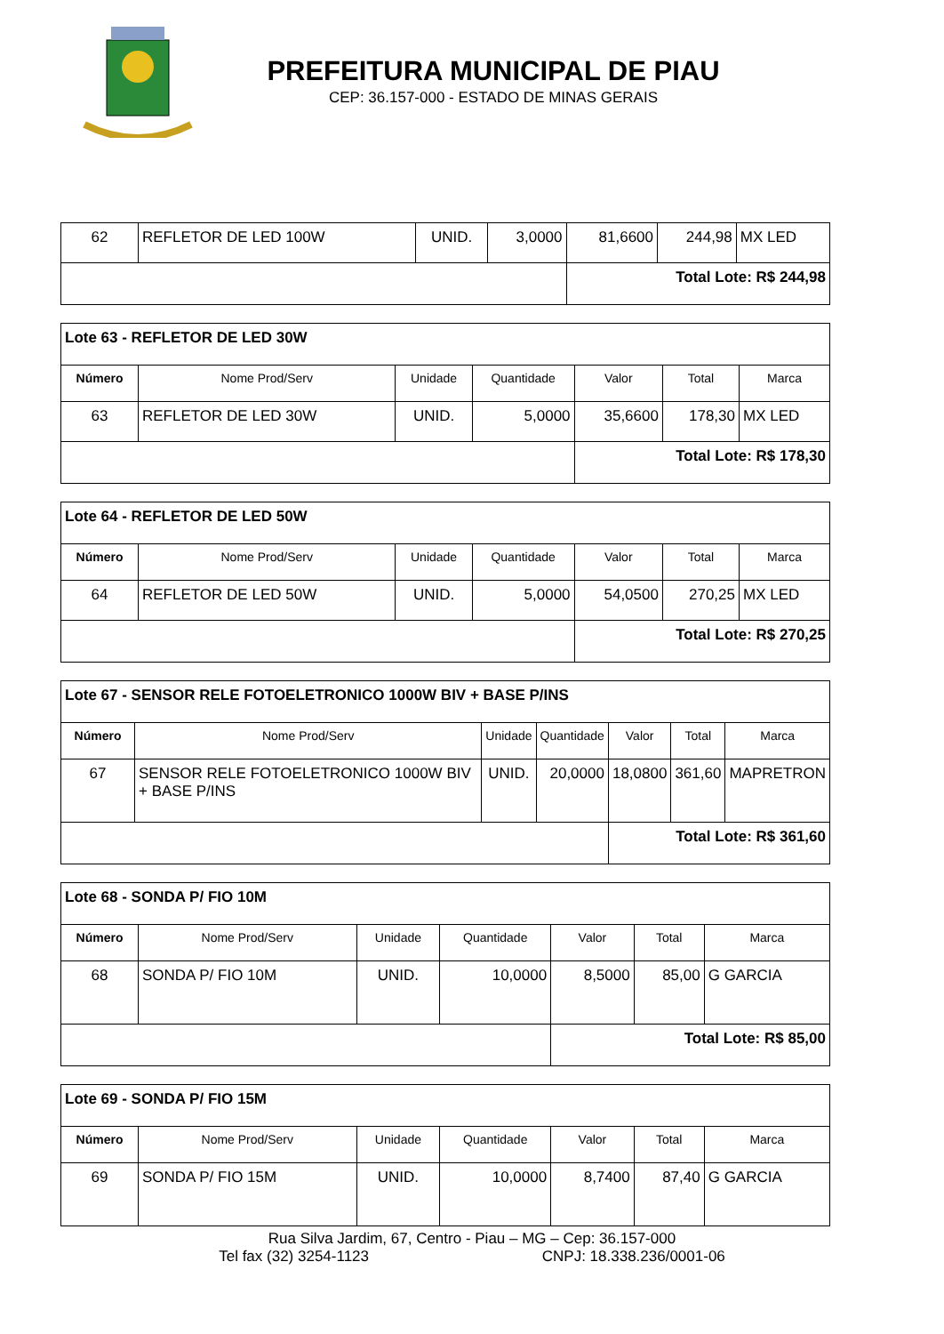PREFEITURA MUNICIPAL DE PIAU
CEP: 36.157-000 - ESTADO DE MINAS GERAIS
| 62 | REFLETOR DE LED 100W | UNID. | 3,0000 | 81,6600 | 244,98 | MX LED |
| | | | | Total Lote: R$ 244,98 | | |
| Lote 63 - REFLETOR DE LED 30W | | | | | | |
| Número | Nome Prod/Serv | Unidade | Quantidade | Valor | Total | Marca |
| 63 | REFLETOR DE LED 30W | UNID. | 5,0000 | 35,6600 | 178,30 | MX LED |
| | | | | Total Lote: R$ 178,30 | | |
| Lote 64 - REFLETOR DE LED 50W | | | | | | |
| Número | Nome Prod/Serv | Unidade | Quantidade | Valor | Total | Marca |
| 64 | REFLETOR DE LED 50W | UNID. | 5,0000 | 54,0500 | 270,25 | MX LED |
| | | | | Total Lote: R$ 270,25 | | |
| Lote 67 - SENSOR RELE FOTOELETRONICO 1000W BIV + BASE P/INS | | | | | | |
| Número | Nome Prod/Serv | Unidade | Quantidade | Valor | Total | Marca |
| 67 | SENSOR RELE FOTOELETRONICO 1000W BIV + BASE P/INS | UNID. | 20,0000 | 18,0800 | 361,60 | MAPRETRON |
| | | | | Total Lote: R$ 361,60 | | |
| Lote 68 - SONDA P/ FIO 10M | | | | | | |
| Número | Nome Prod/Serv | Unidade | Quantidade | Valor | Total | Marca |
| 68 | SONDA P/ FIO 10M | UNID. | 10,0000 | 8,5000 | 85,00 | G GARCIA |
| | | | | Total Lote: R$ 85,00 | | |
| Lote 69 - SONDA P/ FIO 15M | | | | | | |
| Número | Nome Prod/Serv | Unidade | Quantidade | Valor | Total | Marca |
| 69 | SONDA P/ FIO 15M | UNID. | 10,0000 | 8,7400 | 87,40 | G GARCIA |
Rua Silva Jardim, 67, Centro - Piau – MG – Cep: 36.157-000
Tel fax (32) 3254-1123 CNPJ: 18.338.236/0001-06